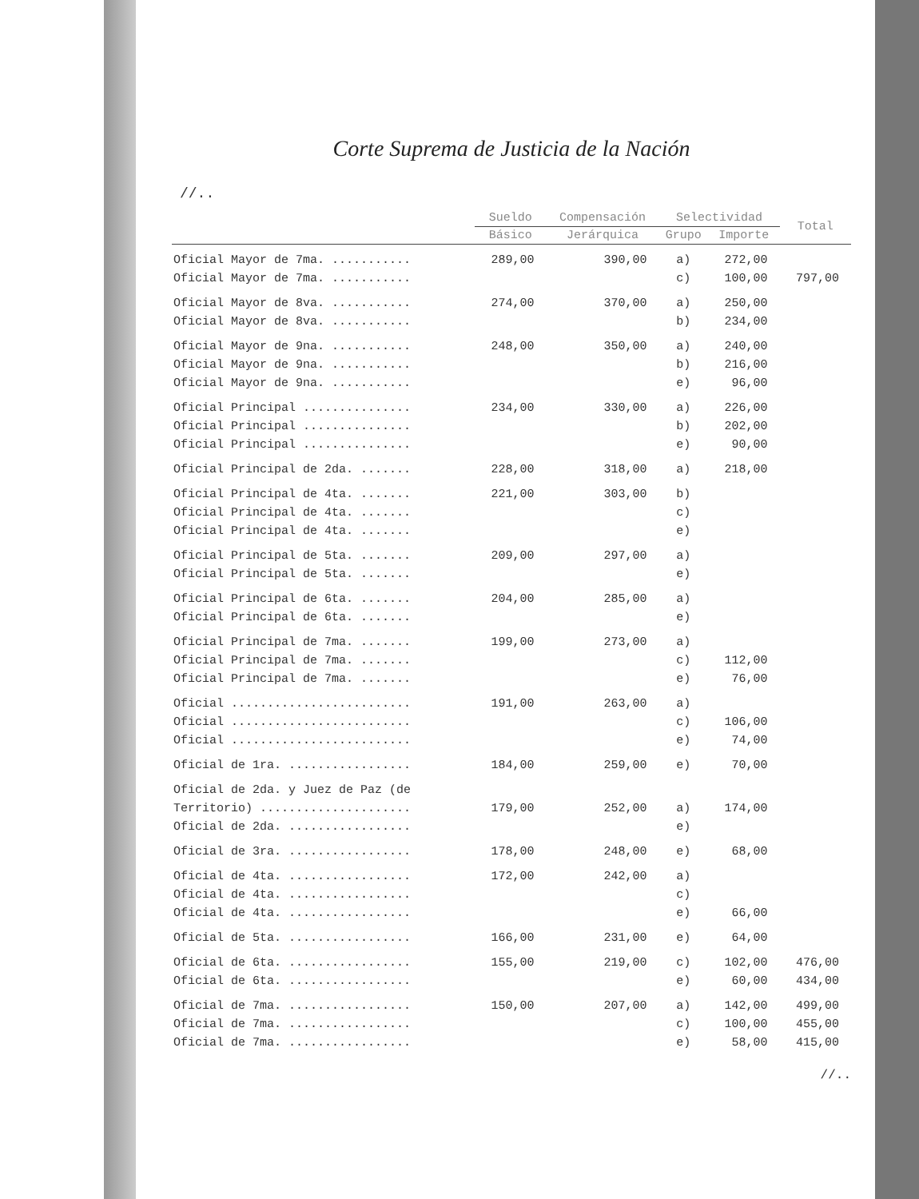Corte Suprema de Justicia de la Nación
//..
| | Sueldo | Compensación | Selectividad | | Total |
| --- | --- | --- | --- | --- | --- |
| | Básico | Jerárquica | Grupo | Importe | |
| Oficial Mayor de 7ma. ........... | 289,00 | 390,00 | a) | 272,00 | |
| Oficial Mayor de 7ma. ........... | | | c) | 100,00 | 797,00 |
| Oficial Mayor de 8va. ........... | 274,00 | 370,00 | a) | 250,00 | |
| Oficial Mayor de 8va. ........... | | | b) | 234,00 | |
| Oficial Mayor de 9na. ........... | 248,00 | 350,00 | a) | 240,00 | |
| Oficial Mayor de 9na. ........... | | | b) | 216,00 | |
| Oficial Mayor de 9na. ........... | | | e) | 96,00 | |
| Oficial Principal ............... | 234,00 | 330,00 | a) | 226,00 | |
| Oficial Principal ............... | | | b) | 202,00 | |
| Oficial Principal ............... | | | e) | 90,00 | |
| Oficial Principal de 2da. ....... | 228,00 | 318,00 | a) | 218,00 | |
| Oficial Principal de 4ta. ....... | 221,00 | 303,00 | b) | | |
| Oficial Principal de 4ta. ....... | | | c) | | |
| Oficial Principal de 4ta. ....... | | | e) | | |
| Oficial Principal de 5ta. ....... | 209,00 | 297,00 | a) | | |
| Oficial Principal de 5ta. ....... | | | e) | | |
| Oficial Principal de 6ta. ....... | 204,00 | 285,00 | a) | | |
| Oficial Principal de 6ta. ....... | | | e) | | |
| Oficial Principal de 7ma. ....... | 199,00 | 273,00 | a) | | |
| Oficial Principal de 7ma. ....... | | | c) | 112,00 | |
| Oficial Principal de 7ma. ....... | | | e) | 76,00 | |
| Oficial ......................... | 191,00 | 263,00 | a) | | |
| Oficial ......................... | | | c) | 106,00 | |
| Oficial ......................... | | | e) | 74,00 | |
| Oficial de 1ra. ................. | 184,00 | 259,00 | e) | 70,00 | |
| Oficial de 2da. y Juez de Paz (de | | | | | |
| Territorio) ..................... | 179,00 | 252,00 | a) | 174,00 | |
| Oficial de 2da. ................. | | | e) | | |
| Oficial de 3ra. ................. | 178,00 | 248,00 | e) | 68,00 | |
| Oficial de 4ta. ................. | 172,00 | 242,00 | a) | | |
| Oficial de 4ta. ................. | | | c) | | |
| Oficial de 4ta. ................. | | | e) | 66,00 | |
| Oficial de 5ta. ................. | 166,00 | 231,00 | e) | 64,00 | |
| Oficial de 6ta. ................. | 155,00 | 219,00 | c) | 102,00 | 476,00 |
| Oficial de 6ta. ................. | | | e) | 60,00 | 434,00 |
| Oficial de 7ma. ................. | 150,00 | 207,00 | a) | 142,00 | 499,00 |
| Oficial de 7ma. ................. | | | c) | 100,00 | 455,00 |
| Oficial de 7ma. ................. | | | e) | 58,00 | 415,00 |
//..